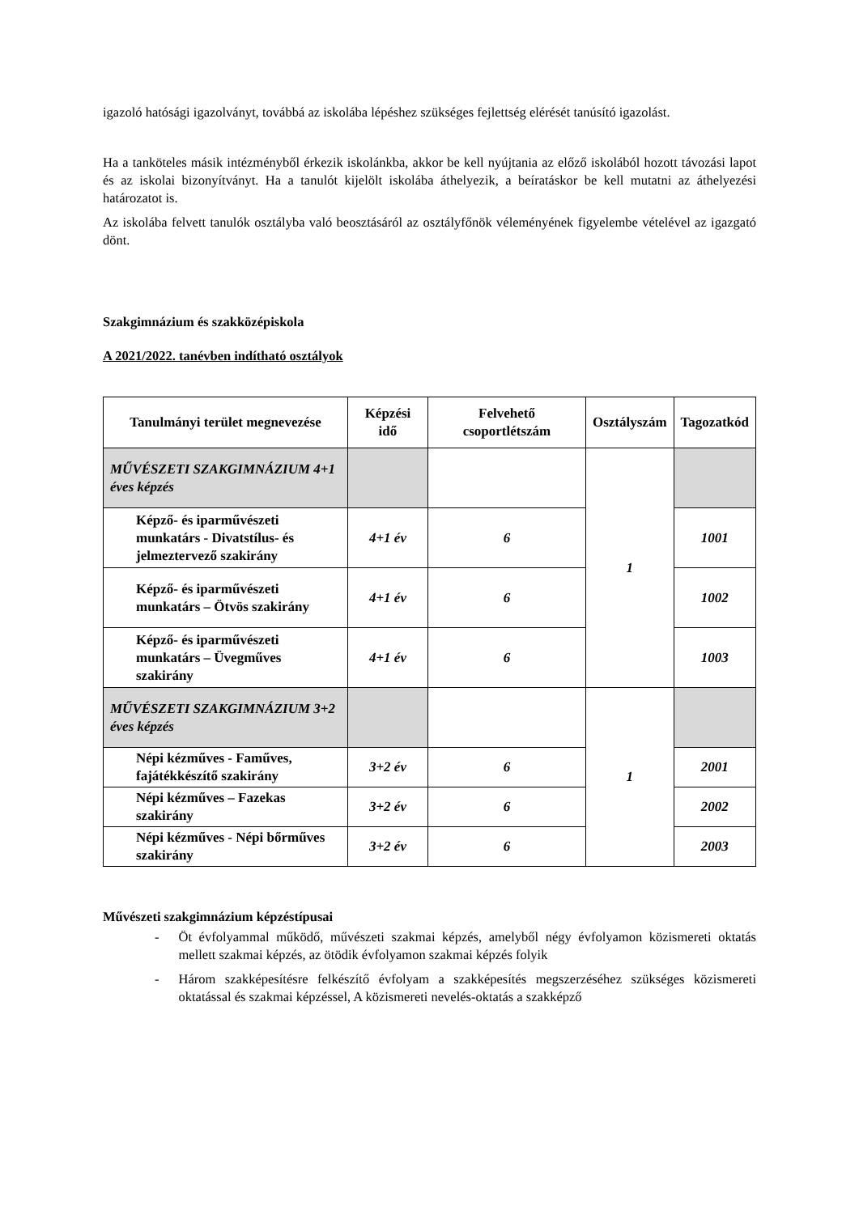igazoló hatósági igazolványt, továbbá az iskolába lépéshez szükséges fejlettség elérését tanúsító igazolást.
Ha a tanköteles másik intézményből érkezik iskolánkba, akkor be kell nyújtania az előző iskolából hozott távozási lapot és az iskolai bizonyítványt. Ha a tanulót kijelölt iskolába áthelyezik, a beíratáskor be kell mutatni az áthelyezési határozatot is.
Az iskolába felvett tanulók osztályba való beosztásáról az osztályfőnök véleményének figyelembe vételével az igazgató dönt.
Szakgimnázium és szakközépiskola
A 2021/2022. tanévben indítható osztályok
| Tanulmányi terület megnevezése | Képzési idő | Felvehető csoportlétszám | Osztályszám | Tagozatkód |
| --- | --- | --- | --- | --- |
| MŰVÉSZETI SZAKGIMNÁZIUM 4+1 éves képzés | | | 1 | |
| Képző- és iparművészeti munkatárs - Divatstílus- és jelmeztervező szakirány | 4+1 év | 6 | | 1001 |
| Képző- és iparművészeti munkatárs – Ötvös szakirány | 4+1 év | 6 | | 1002 |
| Képző- és iparművészeti munkatárs – Üvegműves szakirány | 4+1 év | 6 | | 1003 |
| MŰVÉSZETI SZAKGIMNÁZIUM 3+2 éves képzés | | | 1 | |
| Népi kézműves - Faműves, fajátékkészítő szakirány | 3+2 év | 6 | | 2001 |
| Népi kézműves – Fazekas szakirány | 3+2 év | 6 | | 2002 |
| Népi kézműves - Népi bőrműves szakirány | 3+2 év | 6 | | 2003 |
Művészeti szakgimnázium képzéstípusai
- Öt évfolyammal működő, művészeti szakmai képzés, amelyből négy évfolyamon közismereti oktatás mellett szakmai képzés, az ötödik évfolyamon szakmai képzés folyik
- Három szakképesítésre felkészítő évfolyam a szakképesítés megszerzéséhez szükséges közismereti oktatással és szakmai képzéssel, A közismereti nevelés-oktatás a szakképző